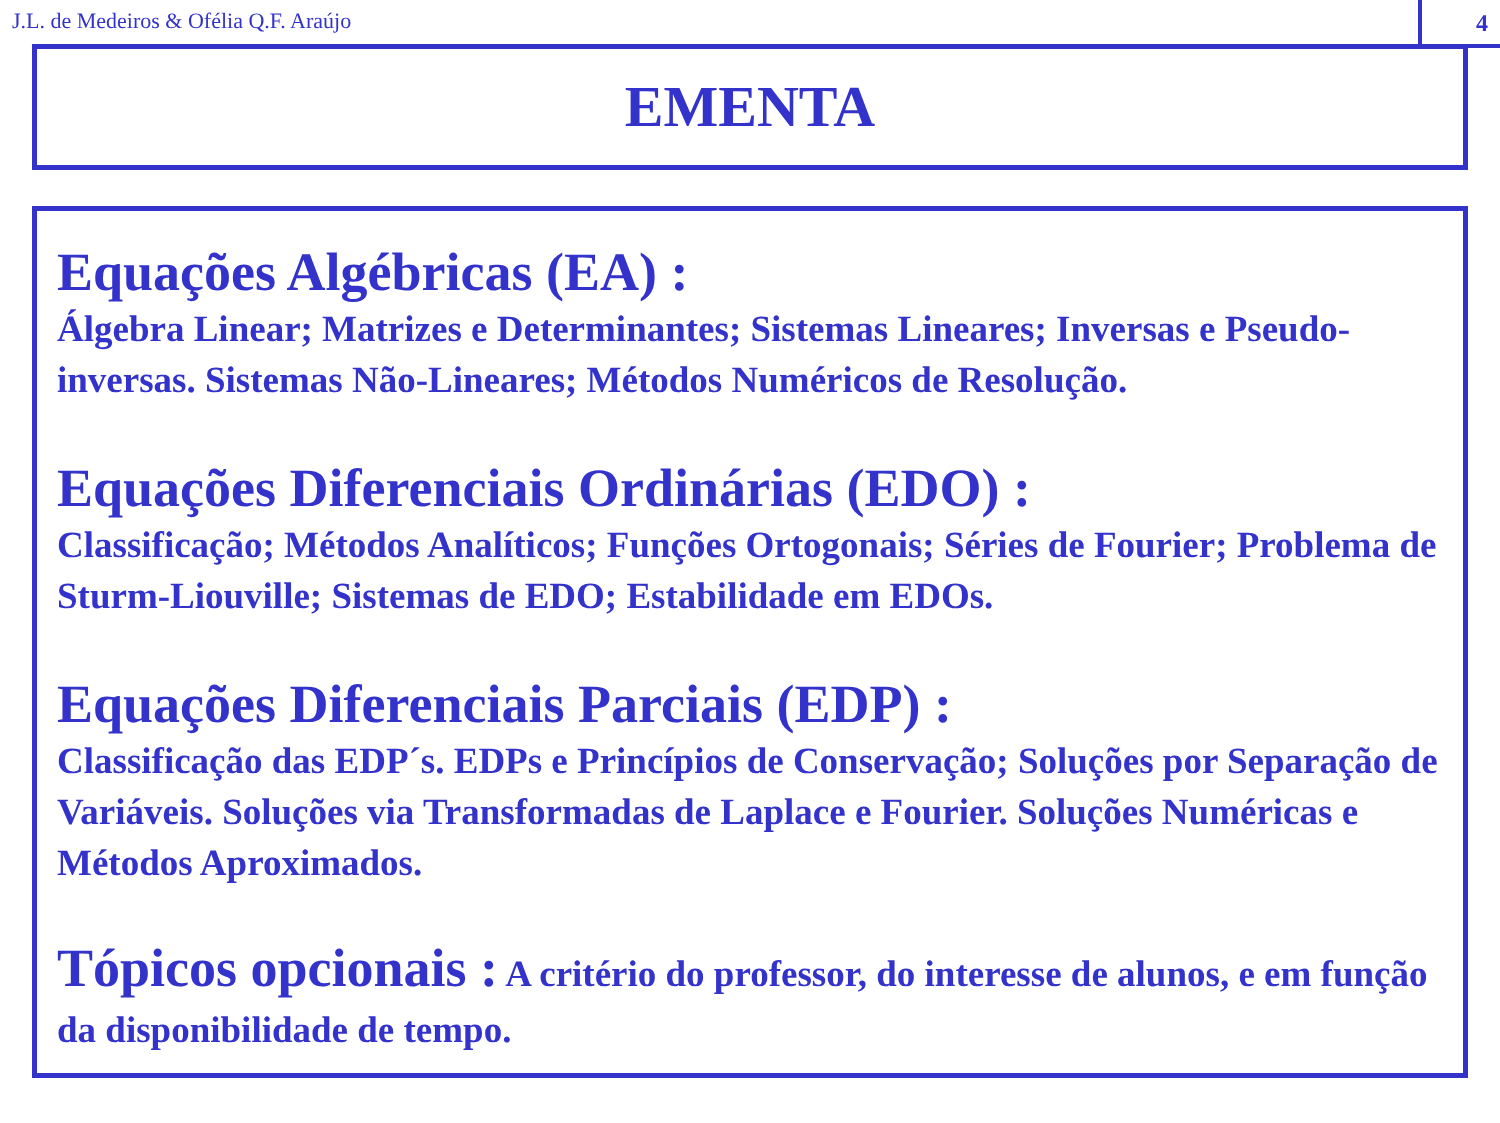J.L. de Medeiros & Ofélia Q.F. Araújo
4
EMENTA
Equações Algébricas (EA) :
Álgebra Linear; Matrizes e Determinantes; Sistemas Lineares; Inversas e Pseudo-inversas. Sistemas Não-Lineares; Métodos Numéricos de Resolução.
Equações Diferenciais Ordinárias (EDO) :
Classificação; Métodos Analíticos; Funções Ortogonais; Séries de Fourier; Problema de Sturm-Liouville; Sistemas de EDO; Estabilidade em EDOs.
Equações Diferenciais Parciais (EDP) :
Classificação das EDP´s. EDPs e Princípios de Conservação; Soluções por Separação de Variáveis. Soluções via Transformadas de Laplace e Fourier. Soluções Numéricas e Métodos Aproximados.
Tópicos opcionais : A critério do professor, do interesse de alunos, e em função da disponibilidade de tempo.